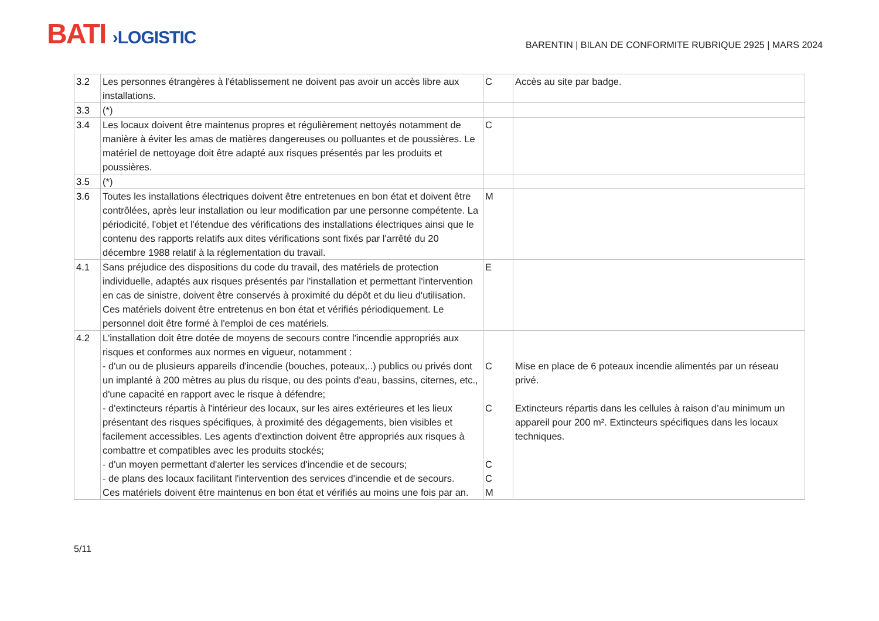BATI ›LOGISTIC
BARENTIN | BILAN DE CONFORMITE RUBRIQUE 2925 | MARS 2024
| 3.2 | Les personnes étrangères à l'établissement ne doivent pas avoir un accès libre aux installations. | C | Accès au site par badge. |
| 3.3 | (*) | | |
| 3.4 | Les locaux doivent être maintenus propres et régulièrement nettoyés notamment de manière à éviter les amas de matières dangereuses ou polluantes et de poussières. Le matériel de nettoyage doit être adapté aux risques présentés par les produits et poussières. | C | |
| 3.5 | (*) | | |
| 3.6 | Toutes les installations électriques doivent être entretenues en bon état et doivent être contrôlées, après leur installation ou leur modification par une personne compétente. La périodicité, l'objet et l'étendue des vérifications des installations électriques ainsi que le contenu des rapports relatifs aux dites vérifications sont fixés par l'arrêté du 20 décembre 1988 relatif à la réglementation du travail. | M | |
| 4.1 | Sans préjudice des dispositions du code du travail, des matériels de protection individuelle, adaptés aux risques présentés par l'installation et permettant l'intervention en cas de sinistre, doivent être conservés à proximité du dépôt et du lieu d'utilisation. Ces matériels doivent être entretenus en bon état et vérifiés périodiquement. Le personnel doit être formé à l'emploi de ces matériels. | E | |
| 4.2 | L'installation doit être dotée de moyens de secours contre l'incendie appropriés aux risques et conformes aux normes en vigueur, notamment : - d'un ou de plusieurs appareils d'incendie (bouches, poteaux,..) publics ou privés dont un implanté à 200 mètres au plus du risque, ou des points d'eau, bassins, citernes, etc., d'une capacité en rapport avec le risque à défendre; - d'extincteurs répartis à l'intérieur des locaux, sur les aires extérieures et les lieux présentant des risques spécifiques, à proximité des dégagements, bien visibles et facilement accessibles. Les agents d'extinction doivent être appropriés aux risques à combattre et compatibles avec les produits stockés; - d'un moyen permettant d'alerter les services d'incendie et de secours; - de plans des locaux facilitant l'intervention des services d'incendie et de secours. Ces matériels doivent être maintenus en bon état et vérifiés au moins une fois par an. | C C C C M | Mise en place de 6 poteaux incendie alimentés par un réseau privé. Extincteurs répartis dans les cellules à raison d’au minimum un appareil pour 200 m². Extincteurs spécifiques dans les locaux techniques. |
5/11